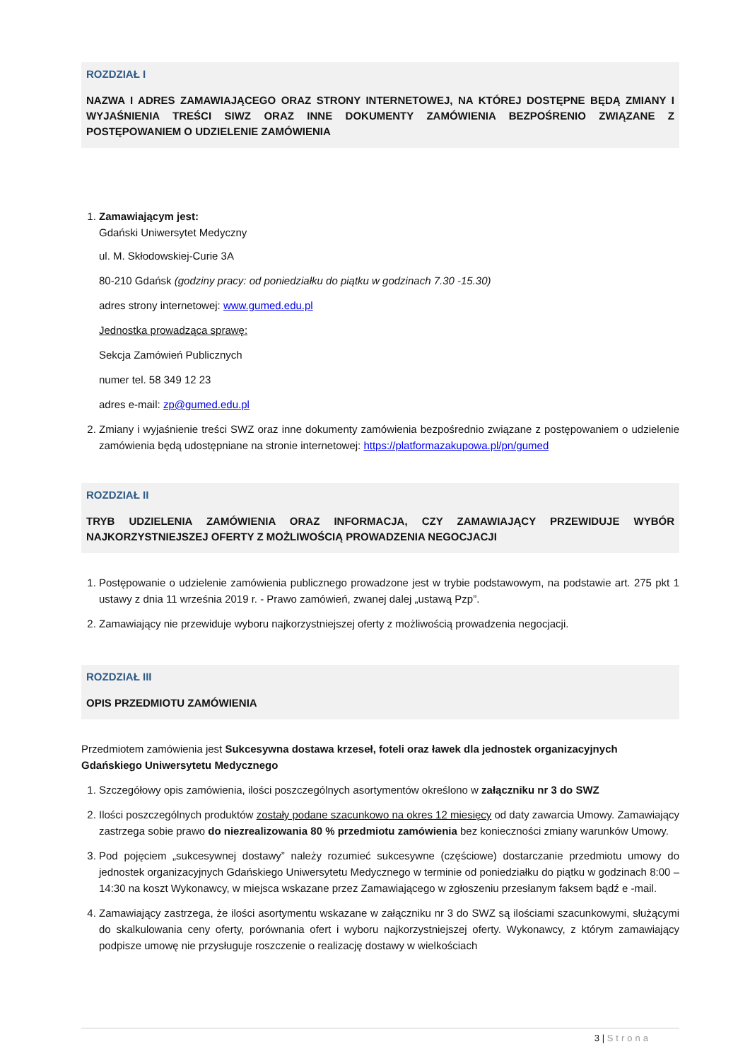ROZDZIAŁ I
NAZWA I ADRES ZAMAWIAJĄCEGO ORAZ STRONY INTERNETOWEJ, NA KTÓREJ DOSTĘPNE BĘDĄ ZMIANY I WYJAŚNIENIA TREŚCI SIWZ ORAZ INNE DOKUMENTY ZAMÓWIENIA BEZPOŚRENIO ZWIĄZANE Z POSTĘPOWANIEM O UDZIELENIE ZAMÓWIENIA
1. Zamawiającym jest:
Gdański Uniwersytet Medyczny
ul. M. Skłodowskiej-Curie 3A
80-210 Gdańsk (godziny pracy: od poniedziałku do piątku w godzinach 7.30 -15.30)
adres strony internetowej: www.gumed.edu.pl
Jednostka prowadząca sprawę:
Sekcja Zamówień Publicznych
numer tel. 58 349 12 23
adres e-mail: zp@gumed.edu.pl
2. Zmiany i wyjaśnienie treści SWZ oraz inne dokumenty zamówienia bezpośrednio związane z postępowaniem o udzielenie zamówienia będą udostępniane na stronie internetowej: https://platformazakupowa.pl/pn/gumed
ROZDZIAŁ II
TRYB UDZIELENIA ZAMÓWIENIA ORAZ INFORMACJA, CZY ZAMAWIAJĄCY PRZEWIDUJE WYBÓR NAJKORZYSTNIEJSZEJ OFERTY Z MOŻLIWOŚCIĄ PROWADZENIA NEGOCJACJI
1. Postępowanie o udzielenie zamówienia publicznego prowadzone jest w trybie podstawowym, na podstawie art. 275 pkt 1 ustawy z dnia 11 września 2019 r. - Prawo zamówień, zwanej dalej „ustawą Pzp”.
2. Zamawiający nie przewiduje wyboru najkorzystniejszej oferty z możliwością prowadzenia negocjacji.
ROZDZIAŁ III
OPIS PRZEDMIOTU ZAMÓWIENIA
Przedmiotem zamówienia jest Sukcesywna dostawa krzeseł, foteli oraz ławek dla jednostek organizacyjnych Gdańskiego Uniwersytetu Medycznego
1. Szczegółowy opis zamówienia, ilości poszczególnych asortymentów określono w załączniku nr 3 do SWZ
2. Ilości poszczególnych produktów zostały podane szacunkowo na okres 12 miesięcy od daty zawarcia Umowy. Zamawiający zastrzega sobie prawo do niezrealizowania 80 % przedmiotu zamówienia bez konieczności zmiany warunków Umowy.
3. Pod pojęciem „sukcesywnej dostawy” należy rozumieć sukcesywne (częściowe) dostarczanie przedmiotu umowy do jednostek organizacyjnych Gdańskiego Uniwersytetu Medycznego w terminie od poniedziałku do piątku w godzinach 8:00 – 14:30 na koszt Wykonawcy, w miejsca wskazane przez Zamawiającego w zgłoszeniu przesłanym faksem bądź e -mail.
4. Zamawiający zastrzega, że ilości asortymentu wskazane w załączniku nr 3 do SWZ są ilościami szacunkowymi, służącymi do skalkulowania ceny oferty, porównania ofert i wyboru najkorzystniejszej oferty. Wykonawcy, z którym zamawiający podpisze umowę nie przysługuje roszczenie o realizację dostawy w wielkościach
3 | Strona